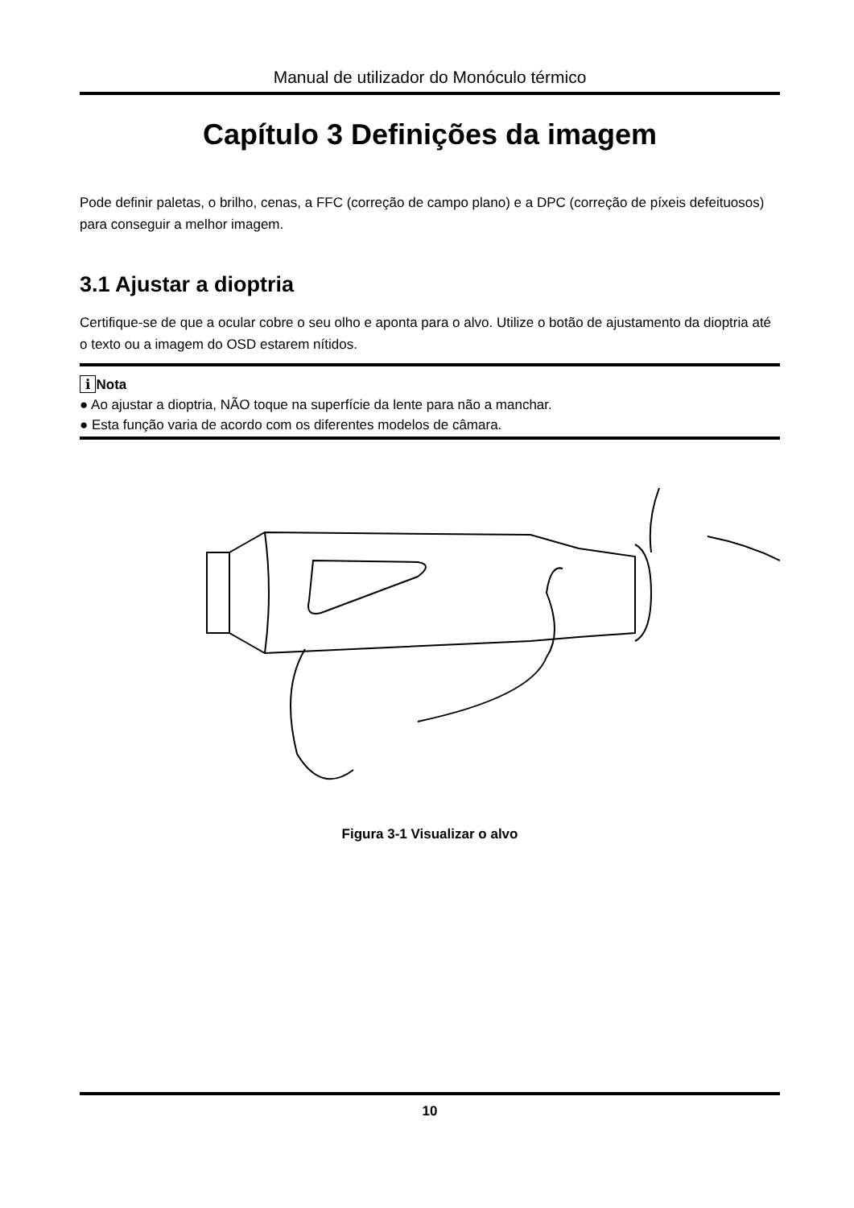Manual de utilizador do Monóculo térmico
Capítulo 3 Definições da imagem
Pode definir paletas, o brilho, cenas, a FFC (correção de campo plano) e a DPC (correção de píxeis defeituosos) para conseguir a melhor imagem.
3.1 Ajustar a dioptria
Certifique-se de que a ocular cobre o seu olho e aponta para o alvo. Utilize o botão de ajustamento da dioptria até o texto ou a imagem do OSD estarem nítidos.
i Nota
● Ao ajustar a dioptria, NÃO toque na superfície da lente para não a manchar.
● Esta função varia de acordo com os diferentes modelos de câmara.
Figura 3-1 Visualizar o alvo
10